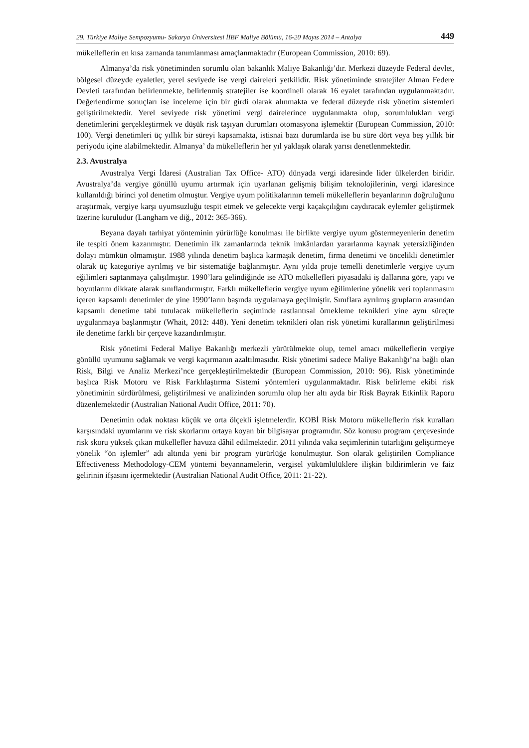29. Türkiye Maliye Sempozyumu- Sakarya Üniversitesi İİBF Maliye Bölümü, 16-20 Mayıs 2014 – Antalya 449
mükelleflerin en kısa zamanda tanımlanması amaçlanmaktadır (European Commission, 2010: 69).
Almanya’da risk yönetiminden sorumlu olan bakanlık Maliye Bakanlığı’dır. Merkezi düzeyde Federal devlet, bölgesel düzeyde eyaletler, yerel seviyede ise vergi daireleri yetkilidir. Risk yönetiminde stratejiler Alman Federe Devleti tarafından belirlenmekte, belirlenmiş stratejiler ise koordineli olarak 16 eyalet tarafından uygulanmaktadır. Değerlendirme sonuçları ise inceleme için bir girdi olarak alınmakta ve federal düzeyde risk yönetim sistemleri geliştirilmektedir. Yerel seviyede risk yönetimi vergi dairelerince uygulanmakta olup, sorumlulukları vergi denetimlerini gerçekleştirmek ve düşük risk taşıyan durumları otomasyona işlemektir (European Commission, 2010: 100). Vergi denetimleri üç yıllık bir süreyi kapsamakta, istisnai bazı durumlarda ise bu süre dört veya beş yıllık bir periyodu içine alabilmektedir. Almanya’ da mükelleflerin her yıl yaklaşık olarak yarısı denetlenmektedir.
2.3. Avustralya
Avustralya Vergi İdaresi (Australian Tax Office- ATO) dünyada vergi idaresinde lider ülkelerden biridir. Avustralya’da vergiye gönüllü uyumu artırmak için uyarlanan gelişmiş bilişim teknolojilerinin, vergi idaresince kullanıldığı birinci yol denetim olmuştur. Vergiye uyum politikalarının temeli mükelleflerin beyanlarının doğruluğunu araştırmak, vergiye karşı uyumsuzluğu tespit etmek ve gelecekte vergi kaçakçılığını caydıracak eylemler geliştirmek üzerine kuruludur (Langham ve diğ., 2012: 365-366).
Beyana dayalı tarhiyat yönteminin yürürlüğe konulması ile birlikte vergiye uyum göstermeyenlerin denetim ile tespiti önem kazanmıştır. Denetimin ilk zamanlarında teknik imkânlardan yararlanma kaynak yetersizliğinden dolayı mümkün olmamıştır. 1988 yılında denetim başlıca karmaşık denetim, firma denetimi ve öncelikli denetimler olarak üç kategoriye ayrılmış ve bir sistematiğe bağlanmıştır. Aynı yılda proje temelli denetimlerle vergiye uyum eğilimleri saptanmaya çalışılmıştır. 1990’lara gelindiğinde ise ATO mükellefleri piyasadaki iş dallarına göre, yapı ve boyutlarını dikkate alarak sınıflandırmıştır. Farklı mükelleflerin vergiye uyum eğilimlerine yönelik veri toplanmasını içeren kapsamlı denetimler de yine 1990’ların başında uygulamaya geçilmiştir. Sınıflara ayrılmış grupların arasından kapsamlı denetime tabi tutulacak mükelleflerin seçiminde rastlantısal örnekleme teknikleri yine aynı süreçte uygulanmaya başlanmıştır (Whait, 2012: 448). Yeni denetim teknikleri olan risk yönetimi kurallarının geliştirilmesi ile denetime farklı bir çerçeve kazandırılmıştır.
Risk yönetimi Federal Maliye Bakanlığı merkezli yürütülmekte olup, temel amacı mükelleflerin vergiye gönüllü uyumunu sağlamak ve vergi kaçırmanın azaltılmasıdır. Risk yönetimi sadece Maliye Bakanlığı’na bağlı olan Risk, Bilgi ve Analiz Merkezi’nce gerçekleştirilmektedir (European Commission, 2010: 96). Risk yönetiminde başlıca Risk Motoru ve Risk Farklılaştırma Sistemi yöntemleri uygulanmaktadır. Risk belirleme ekibi risk yönetiminin sürdürülmesi, geliştirilmesi ve analizinden sorumlu olup her altı ayda bir Risk Bayrak Etkinlik Raporu düzenlemektedir (Australian National Audit Office, 2011: 70).
Denetimin odak noktası küçük ve orta ölçekli işletmelerdir. KOBİ Risk Motoru mükelleflerin risk kuralları karşısındaki uyumlarını ve risk skorlarını ortaya koyan bir bilgisayar programıdır. Söz konusu program çerçevesinde risk skoru yüksek çıkan mükellefler havuza dâhil edilmektedir. 2011 yılında vaka seçimlerinin tutarlığını geliştirmeye yönelik “ön işlemler” adı altında yeni bir program yürürlüğe konulmuştur. Son olarak geliştirilen Compliance Effectiveness Methodology-CEM yöntemi beyannamelerin, vergisel yükümlülüklere ilişkin bildirimlerin ve faiz gelirinin ifşasını içermektedir (Australian National Audit Office, 2011: 21-22).